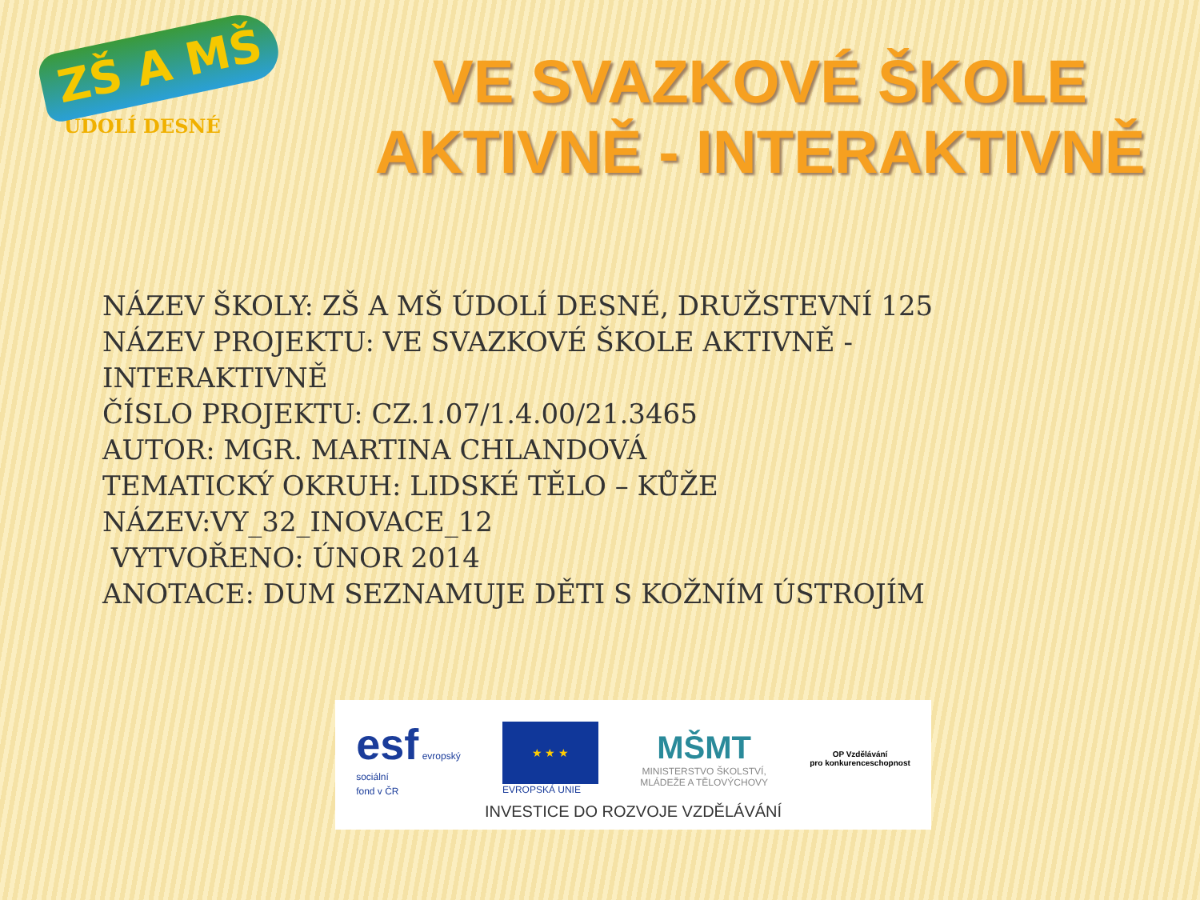ZŠ A MŠ
ÚDOLÍ DESNÉ
VE SVAZKOVÉ ŠKOLE
AKTIVNĚ - INTERAKTIVNĚ
NÁZEV ŠKOLY: ZŠ A MŠ ÚDOLÍ DESNÉ, DRUŽSTEVNÍ 125
NÁZEV PROJEKTU: VE SVAZKOVÉ ŠKOLE AKTIVNĚ -
INTERAKTIVNĚ
ČÍSLO PROJEKTU: CZ.1.07/1.4.00/21.3465
AUTOR: MGR. MARTINA CHLANDOVÁ
TEMATICKÝ OKRUH: LIDSKÉ TĚLO – KŮŽE
NÁZEV:VY_32_INOVACE_12
VYTVOŘENO: ÚNOR 2014
ANOTACE: DUM SEZNAMUJE DĚTI S KOŽNÍM ÚSTROJÍM
esf evropský
sociální
fond v ČR
★ ★ ★
EVROPSKÁ UNIE
MŠMT
MINISTERSTVO ŠKOLSTVÍ,
MLÁDEŽE A TĚLOVÝCHOVY
OP Vzdělávání
pro konkurenceschopnost
INVESTICE DO ROZVOJE VZDĚLÁVÁNÍ